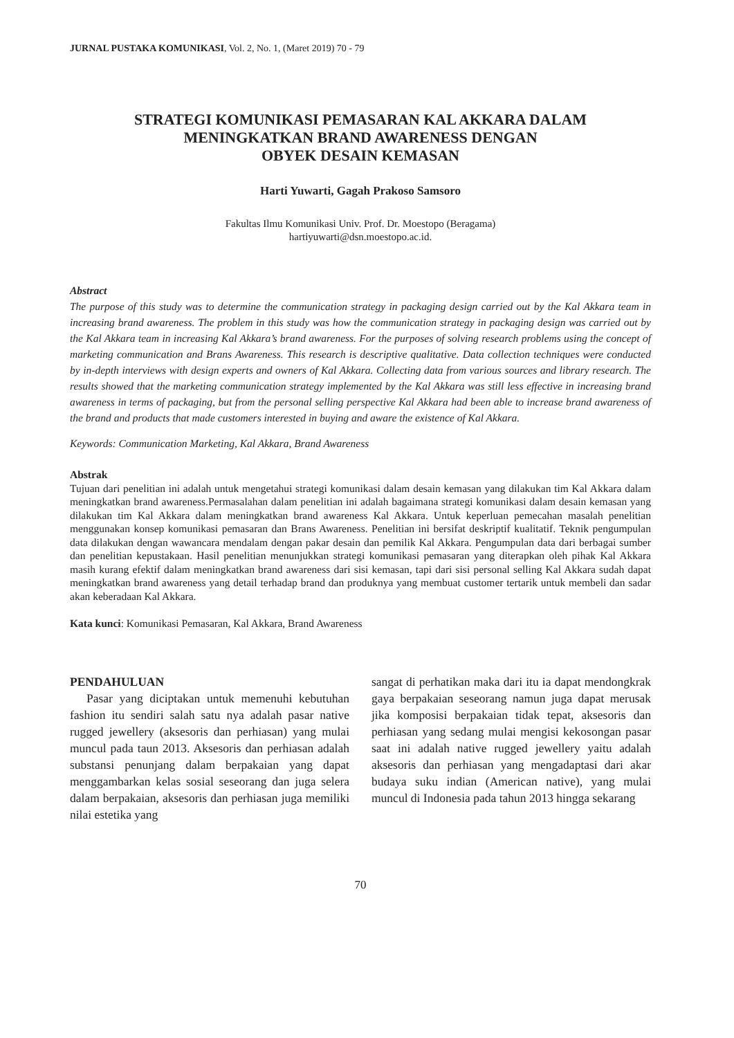JURNAL PUSTAKA KOMUNIKASI, Vol. 2, No. 1, (Maret 2019) 70 - 79
STRATEGI KOMUNIKASI PEMASARAN KAL AKKARA DALAM
MENINGKATKAN BRAND AWARENESS DENGAN
OBYEK DESAIN KEMASAN
Harti Yuwarti, Gagah Prakoso Samsoro
Fakultas Ilmu Komunikasi Univ. Prof. Dr. Moestopo (Beragama)
hartiyuwarti@dsn.moestopo.ac.id.
Abstract
The purpose of this study was to determine the communication strategy in packaging design carried out by the Kal Akkara team in increasing brand awareness. The problem in this study was how the communication strategy in packaging design was carried out by the Kal Akkara team in increasing Kal Akkara’s brand awareness. For the purposes of solving research problems using the concept of marketing communication and Brans Awareness. This research is descriptive qualitative. Data collection techniques were conducted by in-depth interviews with design experts and owners of Kal Akkara. Collecting data from various sources and library research. The results showed that the marketing communication strategy implemented by the Kal Akkara was still less effective in increasing brand awareness in terms of packaging, but from the personal selling perspective Kal Akkara had been able to increase brand awareness of the brand and products that made customers interested in buying and aware the existence of Kal Akkara.
Keywords: Communication Marketing, Kal Akkara, Brand Awareness
Abstrak
Tujuan dari penelitian ini adalah untuk mengetahui strategi komunikasi dalam desain kemasan yang dilakukan tim Kal Akkara dalam meningkatkan brand awareness.Permasalahan dalam penelitian ini adalah bagaimana strategi komunikasi dalam desain kemasan yang dilakukan tim Kal Akkara dalam meningkatkan brand awareness Kal Akkara. Untuk keperluan pemecahan masalah penelitian menggunakan konsep komunikasi pemasaran dan Brans Awareness. Penelitian ini bersifat deskriptif kualitatif. Teknik pengumpulan data dilakukan dengan wawancara mendalam dengan pakar desain dan pemilik Kal Akkara. Pengumpulan data dari berbagai sumber dan penelitian kepustakaan. Hasil penelitian menunjukkan strategi komunikasi pemasaran yang diterapkan oleh pihak Kal Akkara masih kurang efektif dalam meningkatkan brand awareness dari sisi kemasan, tapi dari sisi personal selling Kal Akkara sudah dapat meningkatkan brand awareness yang detail terhadap brand dan produknya yang membuat customer tertarik untuk membeli dan sadar akan keberadaan Kal Akkara.
Kata kunci: Komunikasi Pemasaran, Kal Akkara, Brand Awareness
PENDAHULUAN
Pasar yang diciptakan untuk memenuhi kebutuhan fashion itu sendiri salah satu nya adalah pasar native rugged jewellery (aksesoris dan perhiasan) yang mulai muncul pada taun 2013. Aksesoris dan perhiasan adalah substansi penunjang dalam berpakaian yang dapat menggambarkan kelas sosial seseorang dan juga selera dalam berpakaian, aksesoris dan perhiasan juga memiliki nilai estetika yang
sangat di perhatikan maka dari itu ia dapat mendongkrak gaya berpakaian seseorang namun juga dapat merusak jika komposisi berpakaian tidak tepat, aksesoris dan perhiasan yang sedang mulai mengisi kekosongan pasar saat ini adalah native rugged jewellery yaitu adalah aksesoris dan perhiasan yang mengadaptasi dari akar budaya suku indian (American native), yang mulai muncul di Indonesia pada tahun 2013 hingga sekarang
70